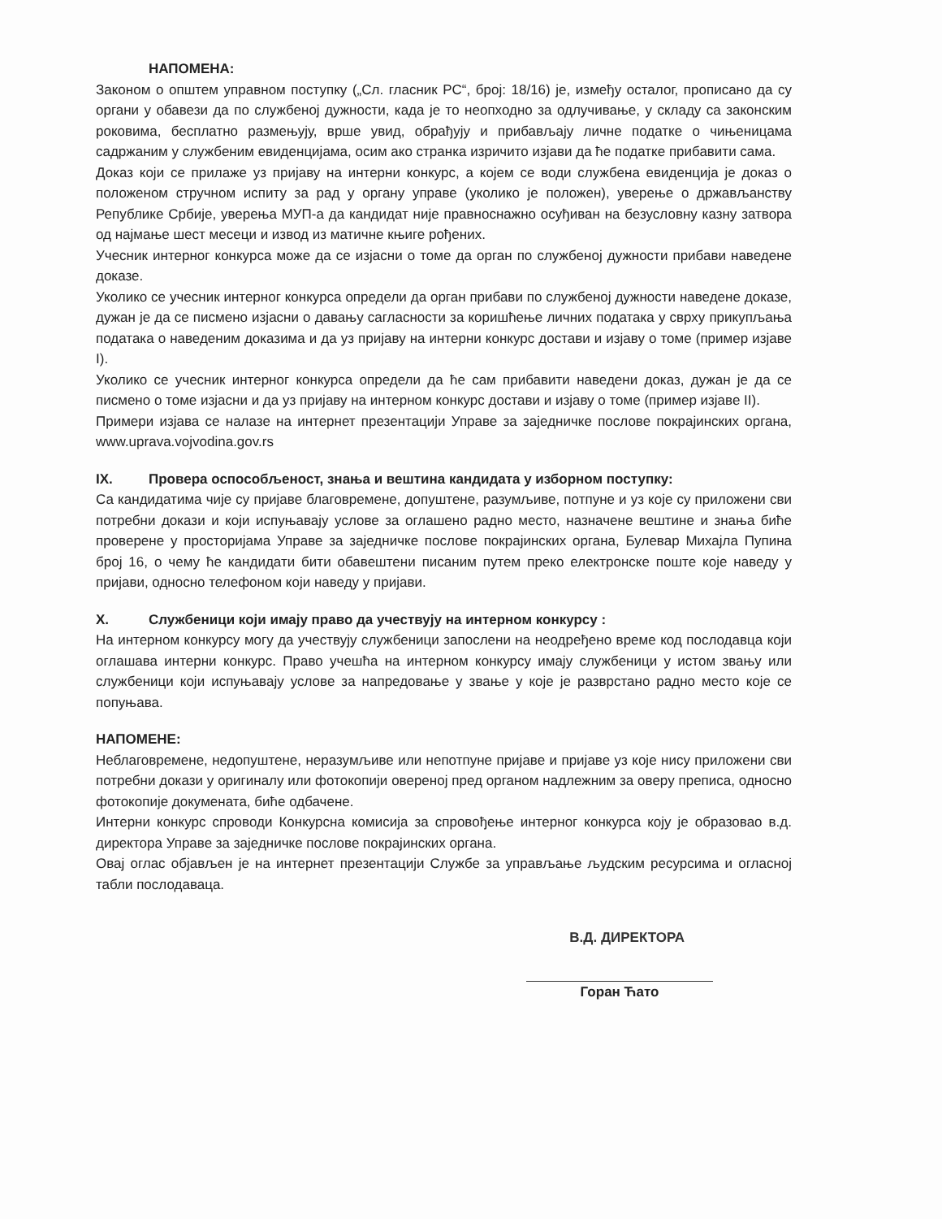НАПОМЕНА:
Законом о општем управном поступку („Сл. гласник РС“, број: 18/16) је, између осталог, прописано да су органи у обавези да по службеној дужности, када је то неопходно за одлучивање, у складу са законским роковима, бесплатно размењују, врше увид, обрађују и прибављају личне податке о чињеницама садржаним у службеним евиденцијама, осим ако странка изричито изјави да ће податке прибавити сама.
Доказ који се прилаже уз пријаву на интерни конкурс, а којем се води службена евиденција је доказ о положеном стручном испиту за рад у органу управе (уколико је положен), уверење о држављанству Републике Србије, уверења МУП-а да кандидат није правноснажно осуђиван на безусловну казну затвора од најмање шест месеци и извод из матичне књиге рођених.
Учесник интерног конкурса може да се изјасни о томе да орган по службеној дужности прибави наведене доказе.
Уколико се учесник интерног конкурса определи да орган прибави по службеној дужности наведене доказе, дужан је да се писмено изјасни о давању сагласности за коришћење личних података у сврху прикупљања података о наведеним доказима и да уз пријаву на интерни конкурс достави и изјаву о томе (пример изјаве I).
Уколико се учесник интерног конкурса определи да ће сам прибавити наведени доказ, дужан је да се писмено о томе изјасни и да уз пријаву на интерном конкурс достави и изјаву о томе (пример изјаве II).
Примери изјава се налазе на интернет презентацији Управе за заједничке послове покрајинских органа, www.uprava.vojvodina.gov.rs
IX. Провера оспособљеност, знања и вештина кандидата у изборном поступку:
Са кандидатима чије су пријаве благовремене, допуштене, разумљиве, потпуне и уз које су приложени сви потребни докази и који испуњавају услове за оглашено радно место, назначене вештине и знања биће проверене у просторијама Управе за заједничке послове покрајинских органа, Булевар Михајла Пупина број 16, о чему ће кандидати бити обавештени писаним путем преко електронске поште које наведу у пријави, односно телефоном који наведу у пријави.
X. Службеници који имају право да учествују на интерном конкурсу :
На интерном конкурсу могу да учествују службеници запослени на неодређено време код послодавца који оглашава интерни конкурс. Право учешћа на интерном конкурсу имају службеници у истом звању или службеници који испуњавају услове за напредовање у звање у које је разврстано радно место које се попуњава.
НАПОМЕНЕ:
Неблаговремене, недопуштене, неразумљиве или непотпуне пријаве и пријаве уз које нису приложени сви потребни докази у оригиналу или фотокопији овереној пред органом надлежним за оверу преписа, односно фотокопије докумената, биће одбачене.
Интерни конкурс спроводи Конкурсна комисија за спровођење интерног конкурса коју је образовао в.д. директора Управе за заједничке послове покрајинских органа.
Овај оглас објављен је на интернет презентацији Службе за управљање људским ресурсима и огласној табли послодаваца.
В.Д. ДИРЕКТОРА
Горан Ћато